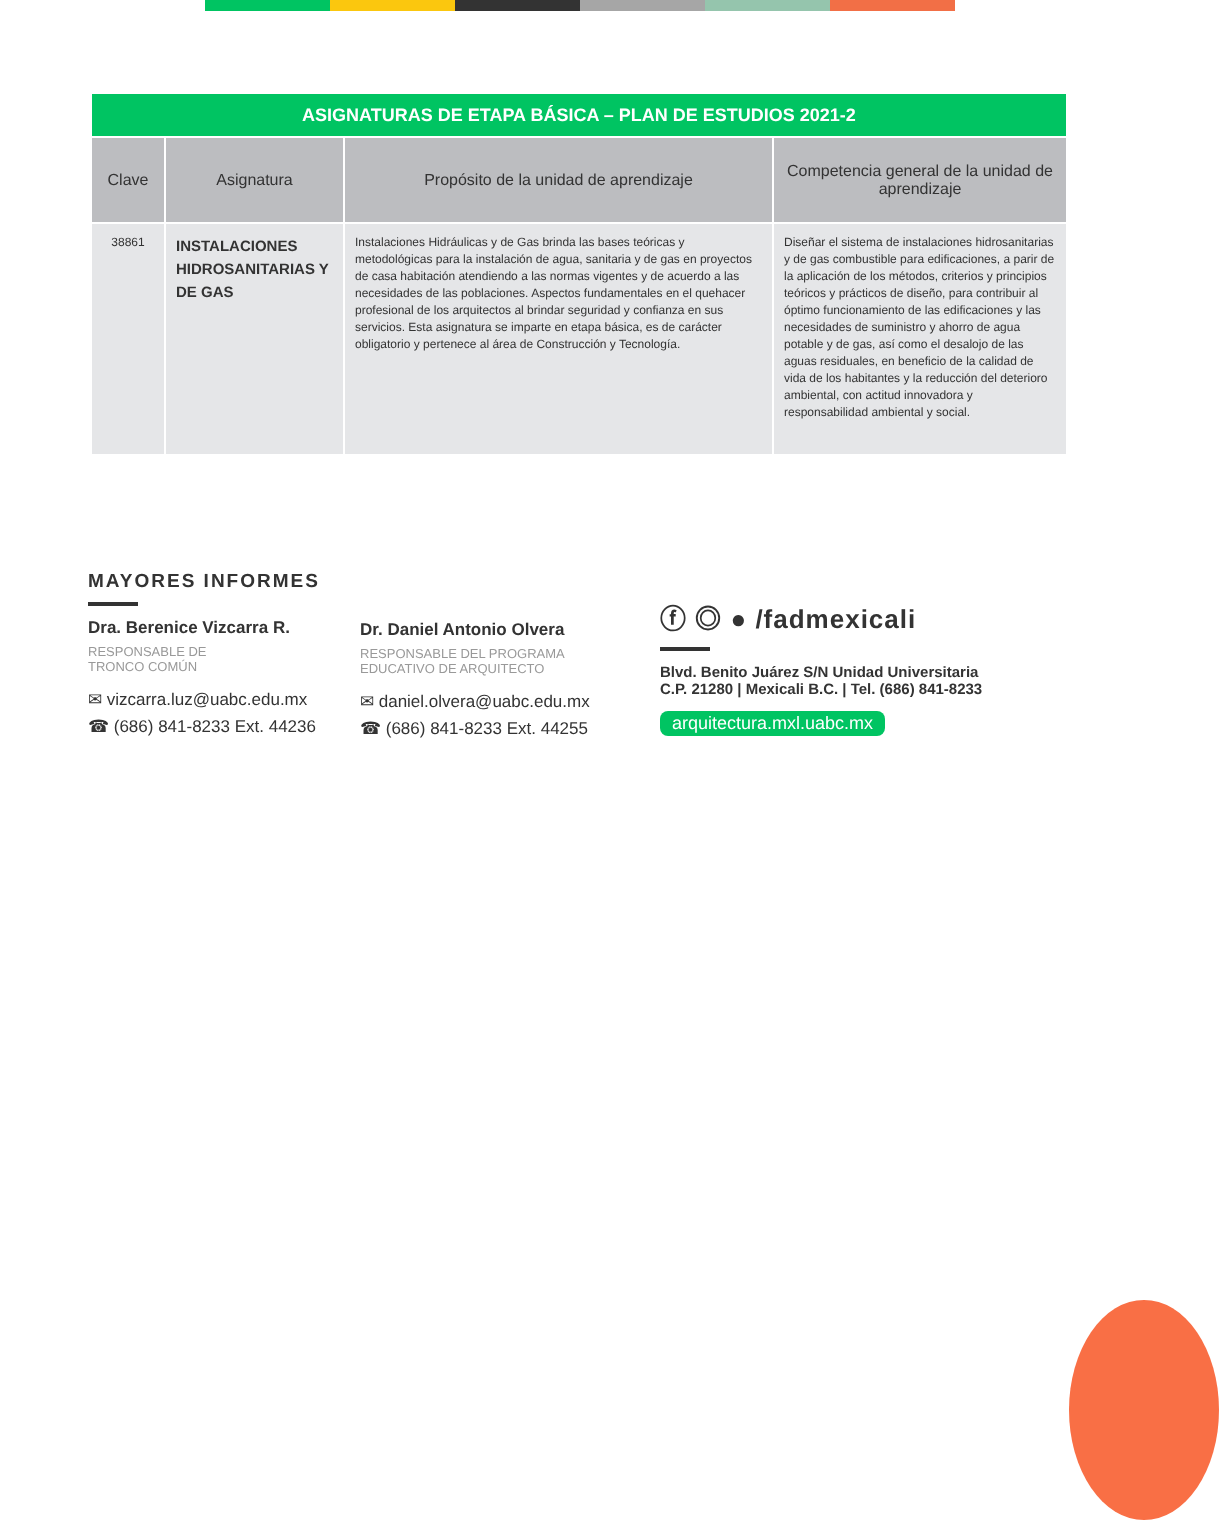| ASIGNATURAS DE ETAPA BÁSICA – PLAN DE ESTUDIOS 2021-2 | | | |
| --- | --- | --- | --- |
| Clave | Asignatura | Propósito de la unidad de aprendizaje | Competencia general de la unidad de aprendizaje |
| 38861 | INSTALACIONES HIDROSANITARIAS Y DE GAS | Instalaciones Hidráulicas y de Gas brinda las bases teóricas y metodológicas para la instalación de agua, sanitaria y de gas en proyectos de casa habitación atendiendo a las normas vigentes y de acuerdo a las necesidades de las poblaciones. Aspectos fundamentales en el quehacer profesional de los arquitectos al brindar seguridad y confianza en sus servicios. Esta asignatura se imparte en etapa básica, es de carácter obligatorio y pertenece al área de Construcción y Tecnología. | Diseñar el sistema de instalaciones hidrosanitarias y de gas combustible para edificaciones, a parir de la aplicación de los métodos, criterios y principios teóricos y prácticos de diseño, para contribuir al óptimo funcionamiento de las edificaciones y las necesidades de suministro y ahorro de agua potable y de gas, así como el desalojo de las aguas residuales, en beneficio de la calidad de vida de los habitantes y la reducción del deterioro ambiental, con actitud innovadora y responsabilidad ambiental y social. |
MAYORES INFORMES
Dra. Berenice Vizcarra R.
RESPONSABLE DE
TRONCO COMÚN
✉ vizcarra.luz@uabc.edu.mx
☎ (686) 841-8233 Ext. 44236
Dr. Daniel Antonio Olvera
RESPONSABLE DEL PROGRAMA
EDUCATIVO DE ARQUITECTO
✉ daniel.olvera@uabc.edu.mx
☎ (686) 841-8233 Ext. 44255
ⓕ ◎ ● /fadmexicali
Blvd. Benito Juárez S/N Unidad Universitaria
C.P. 21280 | Mexicali B.C. | Tel. (686) 841-8233
arquitectura.mxl.uabc.mx